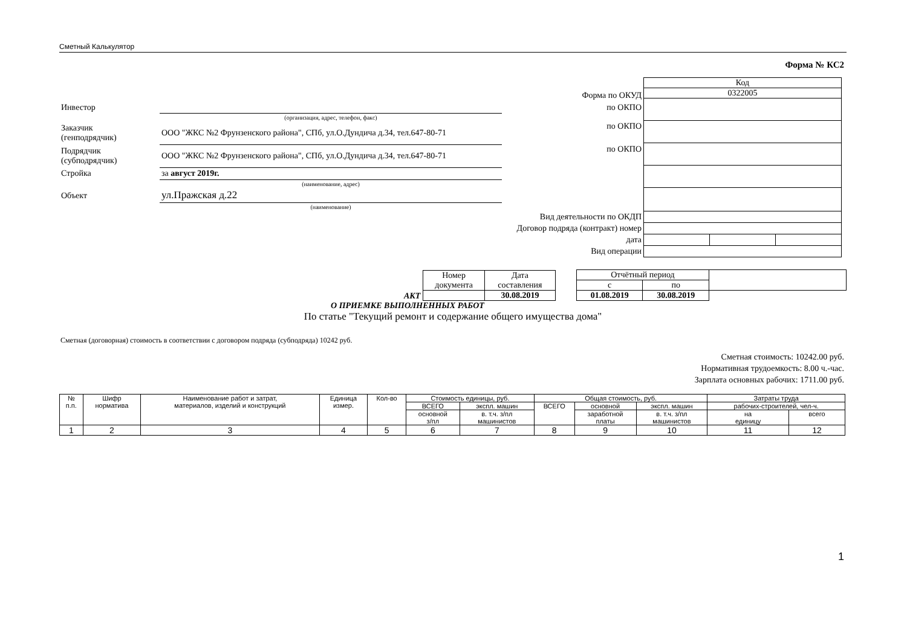Сметный Калькулятор
Форма № КС2
| | Форма по ОКУД | |
| Инвестор | | по ОКПО |
| | (организация, адрес, телефон, факс) | |
| Заказчик (генподрядчик) | ООО "ЖКС №2 Фрунзенского района", СПб, ул.О.Дундича д.34, тел.647-80-71 | по ОКПО |
| Подрядчик (субподрядчик) | ООО "ЖКС №2 Фрунзенского района", СПб, ул.О.Дундича д.34, тел.647-80-71 | по ОКПО |
| Стройка | за август 2019г. | |
| | (наименование, адрес) | |
| Объект | ул.Пражская д.22 | |
| | (наименование) | |
| Вид деятельности по ОКДП | | |
| Договор подряда (контракт) номер | | |
| дата | | |
| Вид операции | | |
| Код | | |
| 0322005 | | |
АКТ
| Номер документа | Дата составления |
| | 30.08.2019 |
| Отчётный период | | |
| с | по | |
| 01.08.2019 | 30.08.2019 | |
О ПРИЕМКЕ ВЫПОЛНЕННЫХ РАБОТ
По статье "Текущий ремонт и содержание общего имущества дома"
Сметная (договорная) стоимость в соответствии с договором подряда (субподряда) 10242 руб.
Сметная стоимость: 10242.00 руб.
Нормативная трудоемкость: 8.00 ч.-час.
Зарплата основных рабочих: 1711.00 руб.
| № п.п. | Шифр норматива | Наименование работ и затрат, материалов, изделий и конструкций | Единица измер. | Кол-во | Стоимость единицы, руб. | | Общая стоимость, руб. | | | Затраты труда | |
| --- | --- | --- | --- | --- | --- | --- | --- | --- | --- | --- | --- |
| | | | | | ВСЕГО | экспл. машин | ВСЕГО | основной | экспл. машин | рабочих-строителей, чел-ч. | |
| | | | | | основной з/пл | в. т.ч. з/пл машинистов | | заработной платы | в. т.ч. з/пл машинистов | на единицу | всего |
| 1 | 2 | 3 | 4 | 5 | 6 | 7 | 8 | 9 | 10 | 11 | 12 |
1